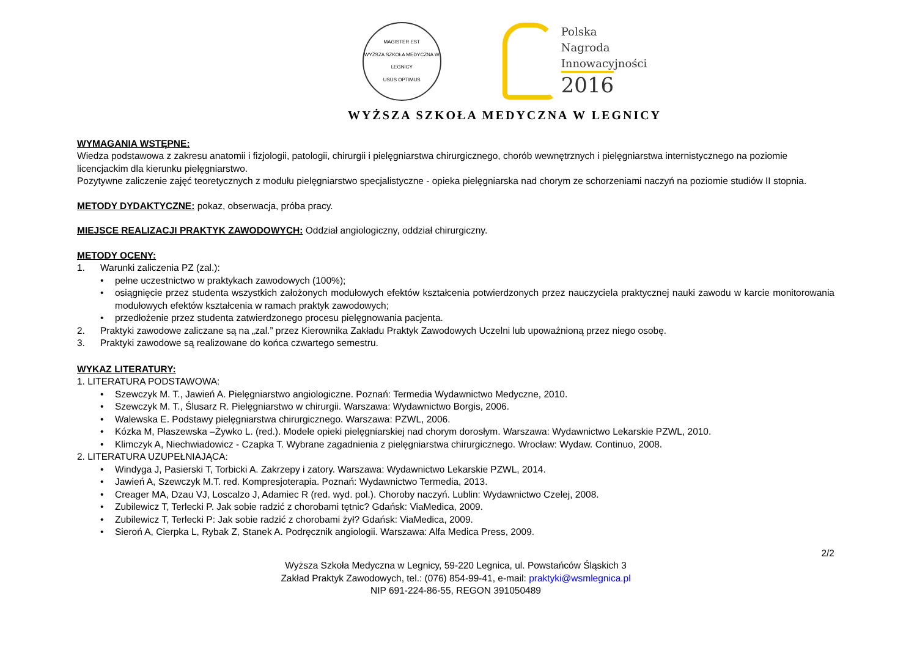MAGISTER EST
WYŻSZA SZKOŁA MEDYCZNA W LEGNICY
USUS OPTIMUS
Polska
Nagroda
Innowacyjności
2016
WYŻSZA SZKOŁA MEDYCZNA W LEGNICY
WYMAGANIA WSTĘPNE:
Wiedza podstawowa z zakresu anatomii i fizjologii, patologii, chirurgii i pielęgniarstwa chirurgicznego, chorób wewnętrznych i pielęgniarstwa internistycznego na poziomie licencjackim dla kierunku pielęgniarstwo.
Pozytywne zaliczenie zajęć teoretycznych z modułu pielęgniarstwo specjalistyczne - opieka pielęgniarska nad chorym ze schorzeniami naczyń na poziomie studiów II stopnia.
METODY DYDAKTYCZNE: pokaz, obserwacja, próba pracy.
MIEJSCE REALIZACJI PRAKTYK ZAWODOWYCH: Oddział angiologiczny, oddział chirurgiczny.
METODY OCENY:
1. Warunki zaliczenia PZ (zal.):
• pełne uczestnictwo w praktykach zawodowych (100%);
• osiągnięcie przez studenta wszystkich założonych modułowych efektów kształcenia potwierdzonych przez nauczyciela praktycznej nauki zawodu w karcie monitorowania modułowych efektów kształcenia w ramach praktyk zawodowych;
• przedłożenie przez studenta zatwierdzonego procesu pielęgnowania pacjenta.
2. Praktyki zawodowe zaliczane są na „zal.” przez Kierownika Zakładu Praktyk Zawodowych Uczelni lub upoważnioną przez niego osobę.
3. Praktyki zawodowe są realizowane do końca czwartego semestru.
WYKAZ LITERATURY:
1. LITERATURA PODSTAWOWA:
• Szewczyk M. T., Jawień A. Pielęgniarstwo angiologiczne. Poznań: Termedia Wydawnictwo Medyczne, 2010.
• Szewczyk M. T., Ślusarz R. Pielęgniarstwo w chirurgii. Warszawa: Wydawnictwo Borgis, 2006.
• Walewska E. Podstawy pielęgniarstwa chirurgicznego. Warszawa: PZWL, 2006.
• Kózka M, Płaszewska –Żywko L. (red.). Modele opieki pielęgniarskiej nad chorym dorosłym. Warszawa: Wydawnictwo Lekarskie PZWL, 2010.
• Klimczyk A, Niechwiadowicz - Czapka T. Wybrane zagadnienia z pielęgniarstwa chirurgicznego. Wrocław: Wydaw. Continuo, 2008.
2. LITERATURA UZUPEŁNIAJĄCA:
• Windyga J, Pasierski T, Torbicki A. Zakrzepy i zatory. Warszawa: Wydawnictwo Lekarskie PZWL, 2014.
• Jawień A, Szewczyk M.T. red. Kompresjoterapia. Poznań: Wydawnictwo Termedia, 2013.
• Creager MA, Dzau VJ, Loscalzo J, Adamiec R (red. wyd. pol.). Choroby naczyń. Lublin: Wydawnictwo Czelej, 2008.
• Zubilewicz T, Terlecki P. Jak sobie radzić z chorobami tętnic? Gdańsk: ViaMedica, 2009.
• Zubilewicz T, Terlecki P: Jak sobie radzić z chorobami żył? Gdańsk: ViaMedica, 2009.
• Sieroń A, Cierpka L, Rybak Z, Stanek A. Podręcznik angiologii. Warszawa: Alfa Medica Press, 2009.
2/2
Wyższa Szkoła Medyczna w Legnicy, 59-220 Legnica, ul. Powstańców Śląskich 3
Zakład Praktyk Zawodowych, tel.: (076) 854-99-41, e-mail: praktyki@wsmlegnica.pl
NIP 691-224-86-55, REGON 391050489